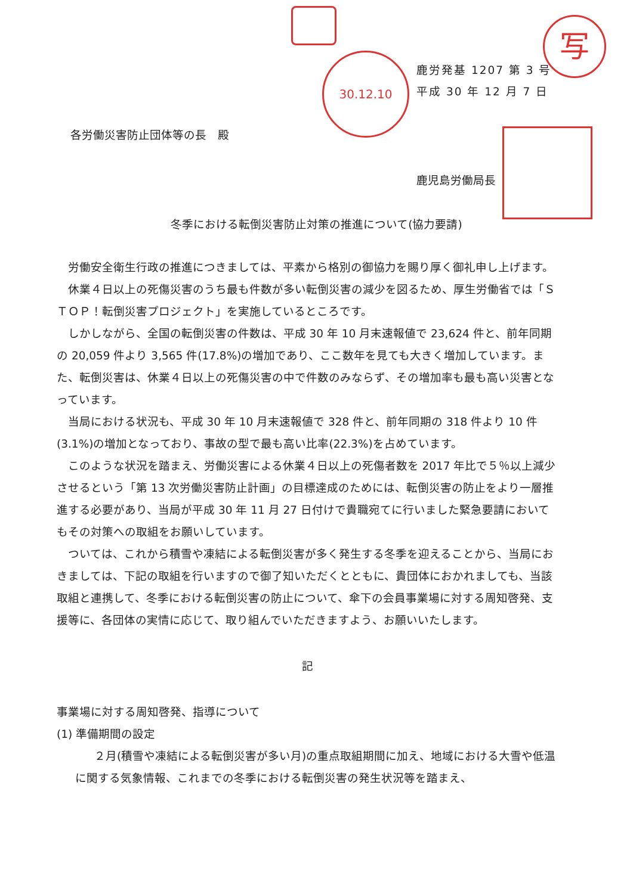写
30.12.10
鹿労発基 1207 第 3 号
平成 30 年 12 月 7 日
各労働災害防止団体等の長　殿
鹿児島労働局長
冬季における転倒災害防止対策の推進について(協力要請)
労働安全衛生行政の推進につきましては、平素から格別の御協力を賜り厚く御礼申し上げます。
休業４日以上の死傷災害のうち最も件数が多い転倒災害の減少を図るため、厚生労働省では「ＳＴＯＰ！転倒災害プロジェクト」を実施しているところです。
しかしながら、全国の転倒災害の件数は、平成 30 年 10 月末速報値で 23,624 件と、前年同期の 20,059 件より 3,565 件(17.8%)の増加であり、ここ数年を見ても大きく増加しています。また、転倒災害は、休業４日以上の死傷災害の中で件数のみならず、その増加率も最も高い災害となっています。
当局における状況も、平成 30 年 10 月末速報値で 328 件と、前年同期の 318 件より 10 件(3.1%)の増加となっており、事故の型で最も高い比率(22.3%)を占めています。
このような状況を踏まえ、労働災害による休業４日以上の死傷者数を 2017 年比で５％以上減少させるという「第 13 次労働災害防止計画」の目標達成のためには、転倒災害の防止をより一層推進する必要があり、当局が平成 30 年 11 月 27 日付けで貴職宛てに行いました緊急要請においてもその対策への取組をお願いしています。
ついては、これから積雪や凍結による転倒災害が多く発生する冬季を迎えることから、当局におきましては、下記の取組を行いますので御了知いただくとともに、貴団体におかれましても、当該取組と連携して、冬季における転倒災害の防止について、傘下の会員事業場に対する周知啓発、支援等に、各団体の実情に応じて、取り組んでいただきますよう、お願いいたします。
記
事業場に対する周知啓発、指導について
(1) 準備期間の設定
２月(積雪や凍結による転倒災害が多い月)の重点取組期間に加え、地域における大雪や低温に関する気象情報、これまでの冬季における転倒災害の発生状況等を踏まえ、